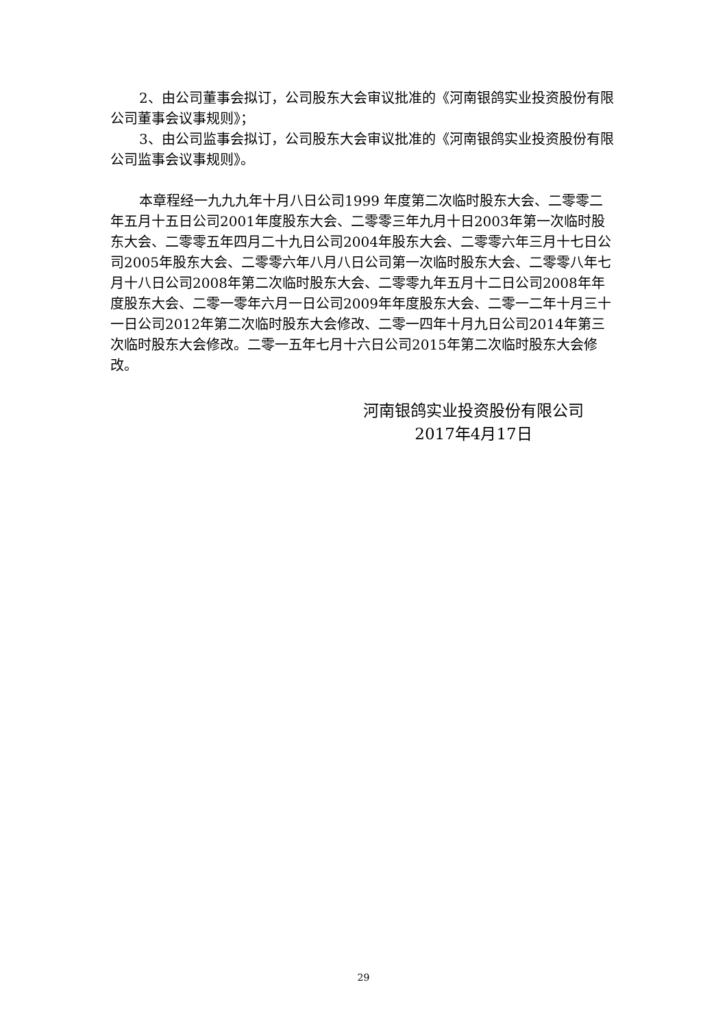2、由公司董事会拟订，公司股东大会审议批准的《河南银鸽实业投资股份有限公司董事会议事规则》；
3、由公司监事会拟订，公司股东大会审议批准的《河南银鸽实业投资股份有限公司监事会议事规则》。
本章程经一九九九年十月八日公司1999 年度第二次临时股东大会、二零零二年五月十五日公司2001年度股东大会、二零零三年九月十日2003年第一次临时股东大会、二零零五年四月二十九日公司2004年股东大会、二零零六年三月十七日公司2005年股东大会、二零零六年八月八日公司第一次临时股东大会、二零零八年七月十八日公司2008年第二次临时股东大会、二零零九年五月十二日公司2008年年度股东大会、二零一零年六月一日公司2009年年度股东大会、二零一二年十月三十一日公司2012年第二次临时股东大会修改、二零一四年十月九日公司2014年第三次临时股东大会修改。二零一五年七月十六日公司2015年第二次临时股东大会修改。
河南银鸽实业投资股份有限公司
2017年4月17日
29